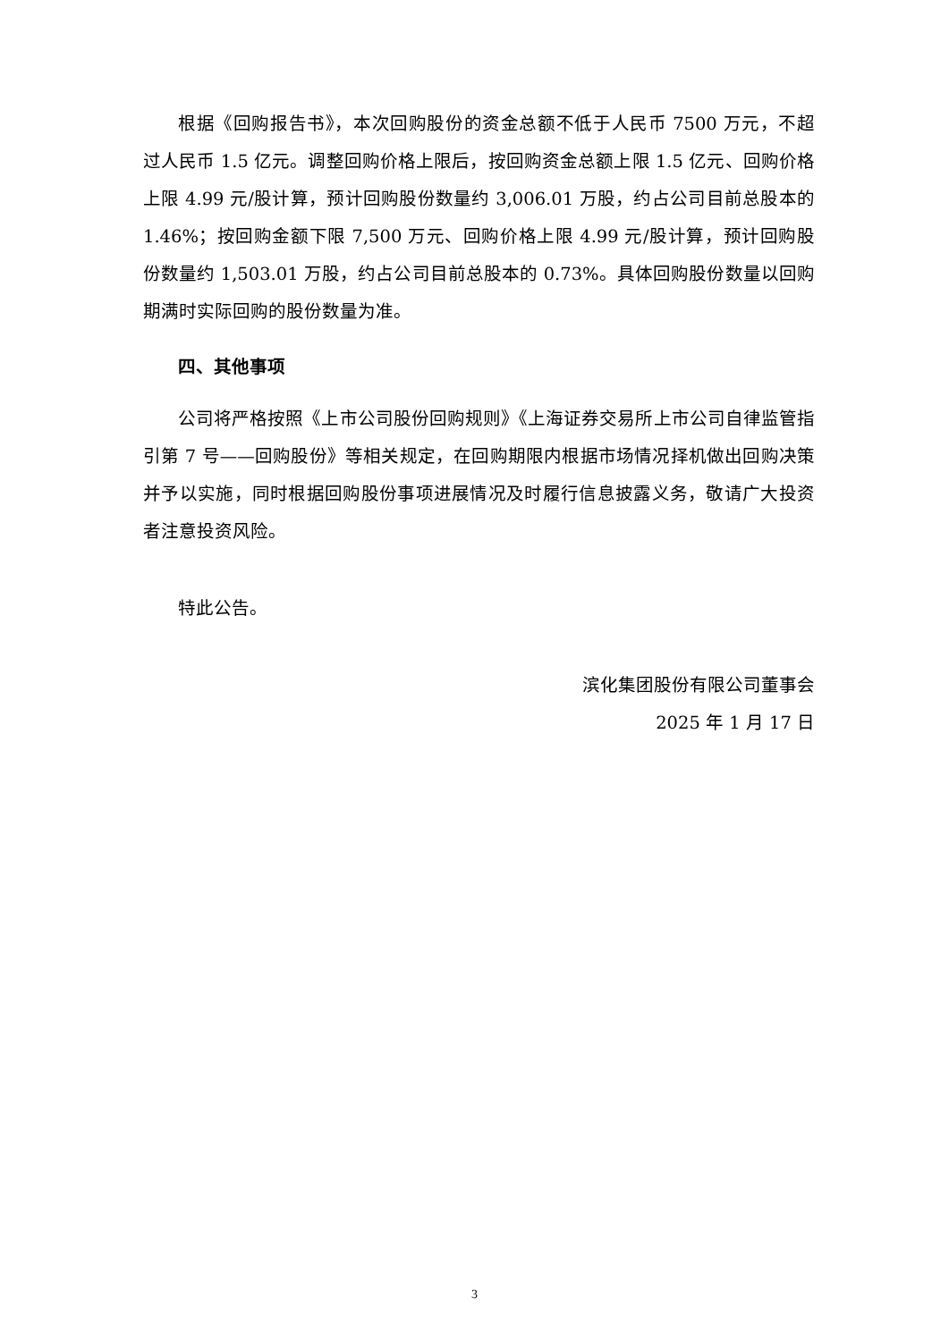根据《回购报告书》，本次回购股份的资金总额不低于人民币 7500 万元，不超过人民币 1.5 亿元。调整回购价格上限后，按回购资金总额上限 1.5 亿元、回购价格上限 4.99 元/股计算，预计回购股份数量约 3,006.01 万股，约占公司目前总股本的 1.46%；按回购金额下限 7,500 万元、回购价格上限 4.99 元/股计算，预计回购股份数量约 1,503.01 万股，约占公司目前总股本的 0.73%。具体回购股份数量以回购期满时实际回购的股份数量为准。
四、其他事项
公司将严格按照《上市公司股份回购规则》《上海证券交易所上市公司自律监管指引第 7 号——回购股份》等相关规定，在回购期限内根据市场情况择机做出回购决策并予以实施，同时根据回购股份事项进展情况及时履行信息披露义务，敬请广大投资者注意投资风险。
特此公告。
滨化集团股份有限公司董事会
2025 年 1 月 17 日
3